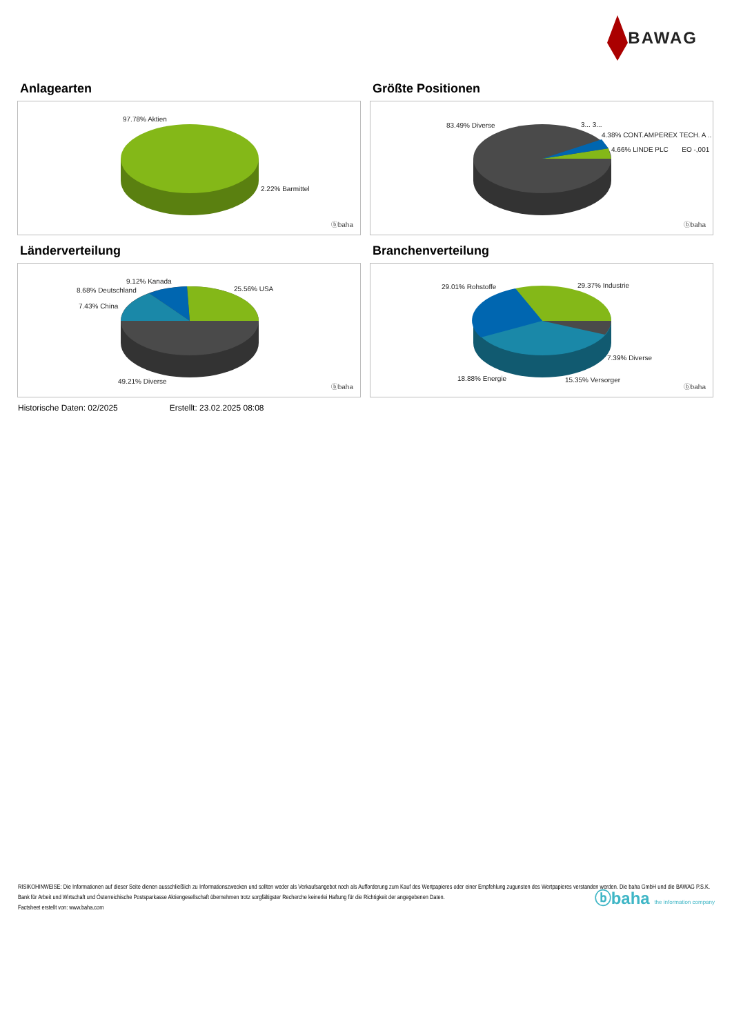BAWAG
Anlagearten
97.78% Aktien
2.22% Barmittel
ⓑbaha
Größte Positionen
83.49% Diverse 3... 3...
4.38% CONT.AMPEREX TECH. A ..
4.66% LINDE PLC EO -,001
ⓑbaha
Länderverteilung
9.12% Kanada
8.68% Deutschland
7.43% China
25.56% USA
49.21% Diverse
ⓑbaha
Branchenverteilung
29.01% Rohstoffe 29.37% Industrie
7.39% Diverse
18.88% Energie 15.35% Versorger
ⓑbaha
Historische Daten: 02/2025 Erstellt: 23.02.2025 08:08
RISIKOHINWEISE: Die Informationen auf dieser Seite dienen ausschließlich zu Informationszwecken und sollten weder als Verkaufsangebot noch als Aufforderung zum Kauf des Wertpapieres oder einer Empfehlung zugunsten des Wertpapieres verstanden werden. Die baha GmbH und die BAWAG P.S.K. Bank für Arbeit und Wirtschaft und Österreichische Postsparkasse Aktiengesellschaft übernehmen trotz sorgfältigster Recherche keinerlei Haftung für die Richtigkeit der angegebenen Daten.
Factsheet erstellt von: www.baha.com
ⓑbaha the information company